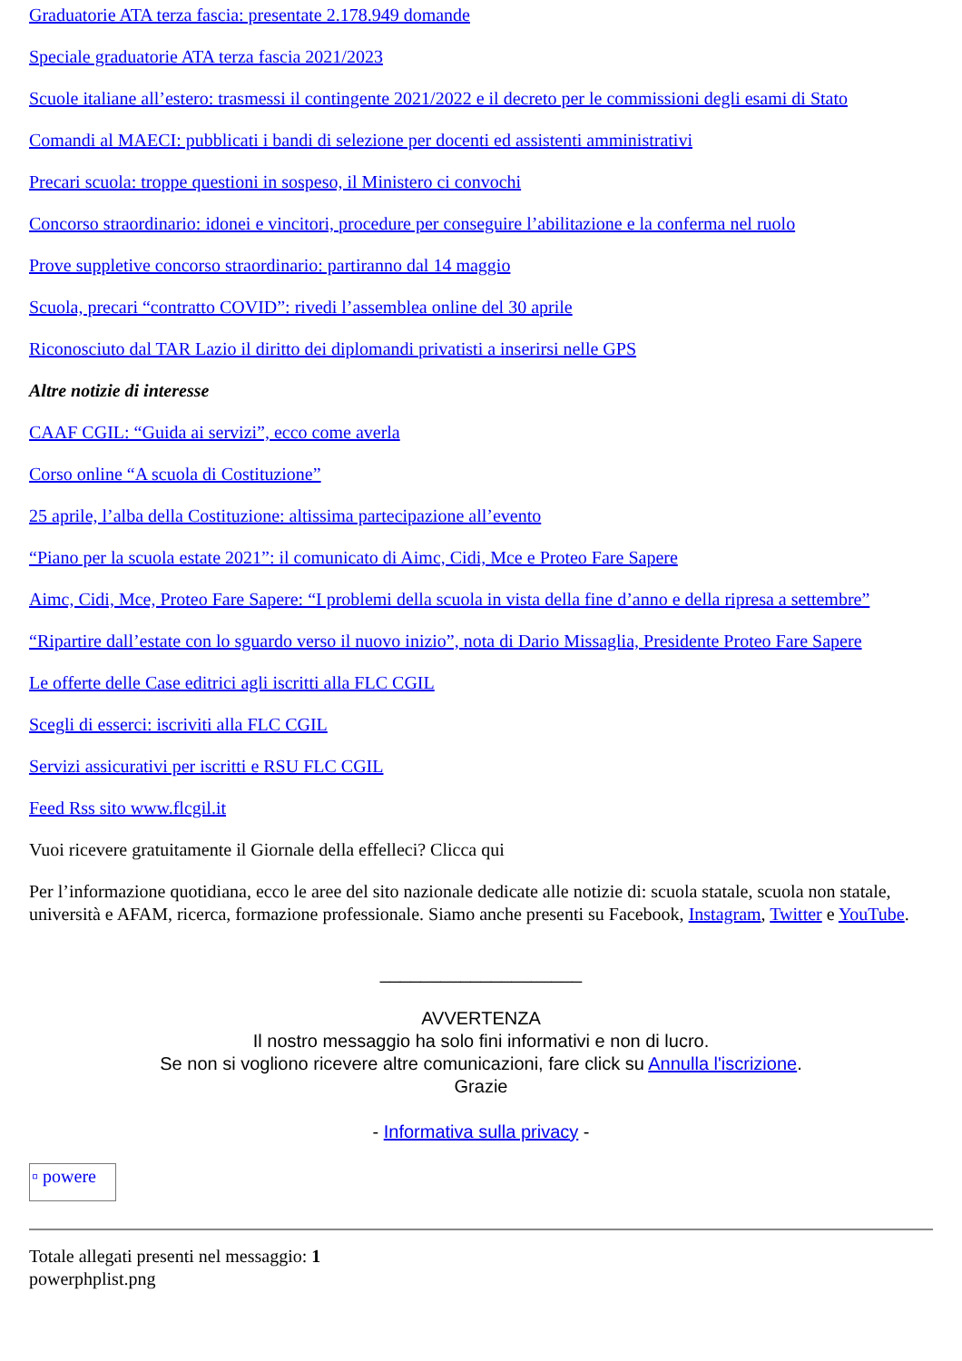Graduatorie ATA terza fascia: presentate 2.178.949 domande
Speciale graduatorie ATA terza fascia 2021/2023
Scuole italiane all’estero: trasmessi il contingente 2021/2022 e il decreto per le commissioni degli esami di Stato
Comandi al MAECI: pubblicati i bandi di selezione per docenti ed assistenti amministrativi
Precari scuola: troppe questioni in sospeso, il Ministero ci convochi
Concorso straordinario: idonei e vincitori, procedure per conseguire l’abilitazione e la conferma nel ruolo
Prove suppletive concorso straordinario: partiranno dal 14 maggio
Scuola, precari “contratto COVID”: rivedi l’assemblea online del 30 aprile
Riconosciuto dal TAR Lazio il diritto dei diplomandi privatisti a inserirsi nelle GPS
Altre notizie di interesse
CAAF CGIL: “Guida ai servizi”, ecco come averla
Corso online “A scuola di Costituzione”
25 aprile, l’alba della Costituzione: altissima partecipazione all’evento
“Piano per la scuola estate 2021”: il comunicato di Aimc, Cidi, Mce e Proteo Fare Sapere
Aimc, Cidi, Mce, Proteo Fare Sapere: “I problemi della scuola in vista della fine d’anno e della ripresa a settembre”
“Ripartire dall’estate con lo sguardo verso il nuovo inizio”, nota di Dario Missaglia, Presidente Proteo Fare Sapere
Le offerte delle Case editrici agli iscritti alla FLC CGIL
Scegli di esserci: iscriviti alla FLC CGIL
Servizi assicurativi per iscritti e RSU FLC CGIL
Feed Rss sito www.flcgil.it
Vuoi ricevere gratuitamente il Giornale della effelleci? Clicca qui
Per l’informazione quotidiana, ecco le aree del sito nazionale dedicate alle notizie di: scuola statale, scuola non statale, università e AFAM, ricerca, formazione professionale. Siamo anche presenti su Facebook, Instagram, Twitter e YouTube.
____________________
AVVERTENZA
Il nostro messaggio ha solo fini informativi e non di lucro.
Se non si vogliono ricevere altre comunicazioni, fare click su Annulla l'iscrizione.
Grazie
- Informativa sulla privacy -
▫ powere
Totale allegati presenti nel messaggio: 1
powerphplist.png